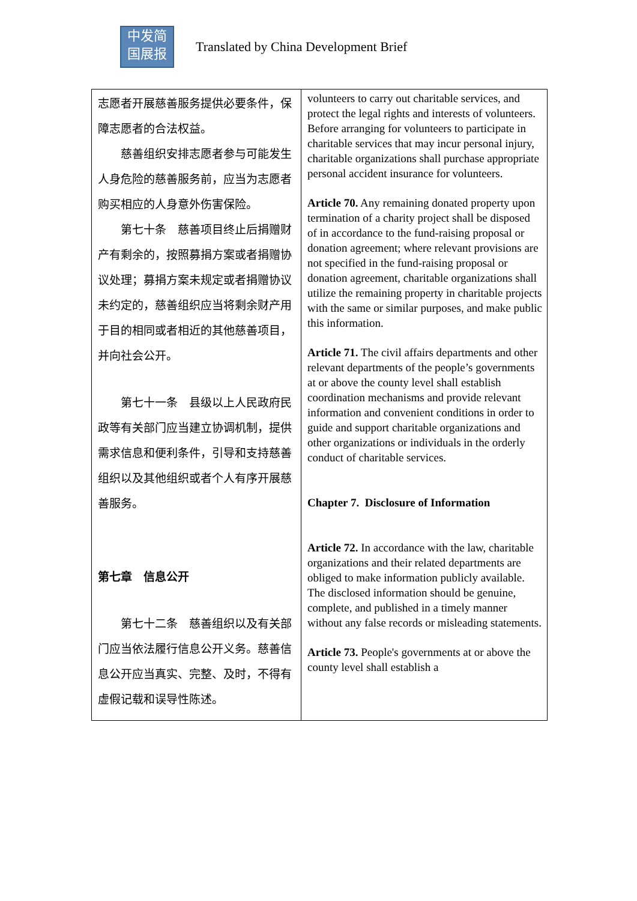中发简
国展报
Translated by China Development Brief
| 志愿者开展慈善服务提供必要条件，保障志愿者的合法权益。 慈善组织安排志愿者参与可能发生人身危险的慈善服务前，应当为志愿者购买相应的人身意外伤害保险。 第七十条 慈善项目终止后捐赠财产有剩余的，按照募捐方案或者捐赠协议处理；募捐方案未规定或者捐赠协议未约定的，慈善组织应当将剩余财产用于目的相同或者相近的其他慈善项目，并向社会公开。 第七十一条 县级以上人民政府民政等有关部门应当建立协调机制，提供需求信息和便利条件，引导和支持慈善组织以及其他组织或者个人有序开展慈善服务。 第七章 信息公开 第七十二条 慈善组织以及有关部门应当依法履行信息公开义务。慈善信息公开应当真实、完整、及时，不得有虚假记载和误导性陈述。 | volunteers to carry out charitable services, and protect the legal rights and interests of volunteers. Before arranging for volunteers to participate in charitable services that may incur personal injury, charitable organizations shall purchase appropriate personal accident insurance for volunteers. Article 70. Any remaining donated property upon termination of a charity project shall be disposed of in accordance to the fund-raising proposal or donation agreement; where relevant provisions are not specified in the fund-raising proposal or donation agreement, charitable organizations shall utilize the remaining property in charitable projects with the same or similar purposes, and make public this information. Article 71. The civil affairs departments and other relevant departments of the people’s governments at or above the county level shall establish coordination mechanisms and provide relevant information and convenient conditions in order to guide and support charitable organizations and other organizations or individuals in the orderly conduct of charitable services. Chapter 7. Disclosure of Information Article 72. In accordance with the law, charitable organizations and their related departments are obliged to make information publicly available. The disclosed information should be genuine, complete, and published in a timely manner without any false records or misleading statements. Article 73. People's governments at or above the county level shall establish a |